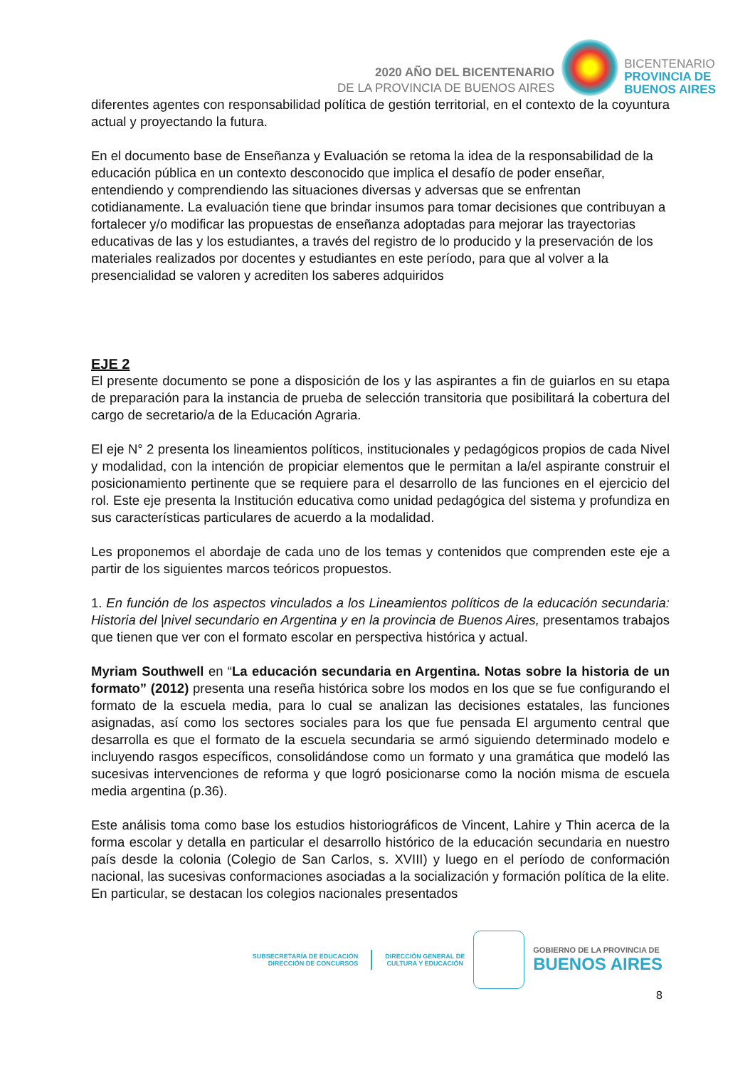2020 AÑO DEL BICENTENARIO
DE LA PROVINCIA DE BUENOS AIRES
BICENTENARIO
PROVINCIA DE
BUENOS AIRES
diferentes agentes con responsabilidad política de gestión territorial, en el contexto de la coyuntura actual y proyectando la futura.
En el documento base de Enseñanza y Evaluación se retoma la idea de la responsabilidad de la educación pública en un contexto desconocido que implica el desafío de poder enseñar, entendiendo y comprendiendo las situaciones diversas y adversas que se enfrentan cotidianamente. La evaluación tiene que brindar insumos para tomar decisiones que contribuyan a fortalecer y/o modificar las propuestas de enseñanza adoptadas para mejorar las trayectorias educativas de las y los estudiantes, a través del registro de lo producido y la preservación de los materiales realizados por docentes y estudiantes en este período, para que al volver a la presencialidad se valoren y acrediten los saberes adquiridos
EJE 2
El presente documento se pone a disposición de los y las aspirantes a fin de guiarlos en su etapa de preparación para la instancia de prueba de selección transitoria que posibilitará la cobertura del cargo de secretario/a de la Educación Agraria.
El eje N° 2 presenta los lineamientos políticos, institucionales y pedagógicos propios de cada Nivel y modalidad, con la intención de propiciar elementos que le permitan a la/el aspirante construir el posicionamiento pertinente que se requiere para el desarrollo de las funciones en el ejercicio del rol. Este eje presenta la Institución educativa como unidad pedagógica del sistema y profundiza en sus características particulares de acuerdo a la modalidad.
Les proponemos el abordaje de cada uno de los temas y contenidos que comprenden este eje a partir de los siguientes marcos teóricos propuestos.
1. En función de los aspectos vinculados a los Lineamientos políticos de la educación secundaria: Historia del |nivel secundario en Argentina y en la provincia de Buenos Aires, presentamos trabajos que tienen que ver con el formato escolar en perspectiva histórica y actual.
Myriam Southwell en “La educación secundaria en Argentina. Notas sobre la historia de un formato” (2012) presenta una reseña histórica sobre los modos en los que se fue configurando el formato de la escuela media, para lo cual se analizan las decisiones estatales, las funciones asignadas, así como los sectores sociales para los que fue pensada El argumento central que desarrolla es que el formato de la escuela secundaria se armó siguiendo determinado modelo e incluyendo rasgos específicos, consolidándose como un formato y una gramática que modeló las sucesivas intervenciones de reforma y que logró posicionarse como la noción misma de escuela media argentina (p.36).
Este análisis toma como base los estudios historiográficos de Vincent, Lahire y Thin acerca de la forma escolar y detalla en particular el desarrollo histórico de la educación secundaria en nuestro país desde la colonia (Colegio de San Carlos, s. XVIII) y luego en el período de conformación nacional, las sucesivas conformaciones asociadas a la socialización y formación política de la elite. En particular, se destacan los colegios nacionales presentados
SUBSECRETARÍA DE EDUCACIÓN
DIRECCIÓN DE CONCURSOS
DIRECCIÓN GENERAL DE
CULTURA Y EDUCACIÓN
GOBIERNO DE LA PROVINCIA DE
BUENOS AIRES
8